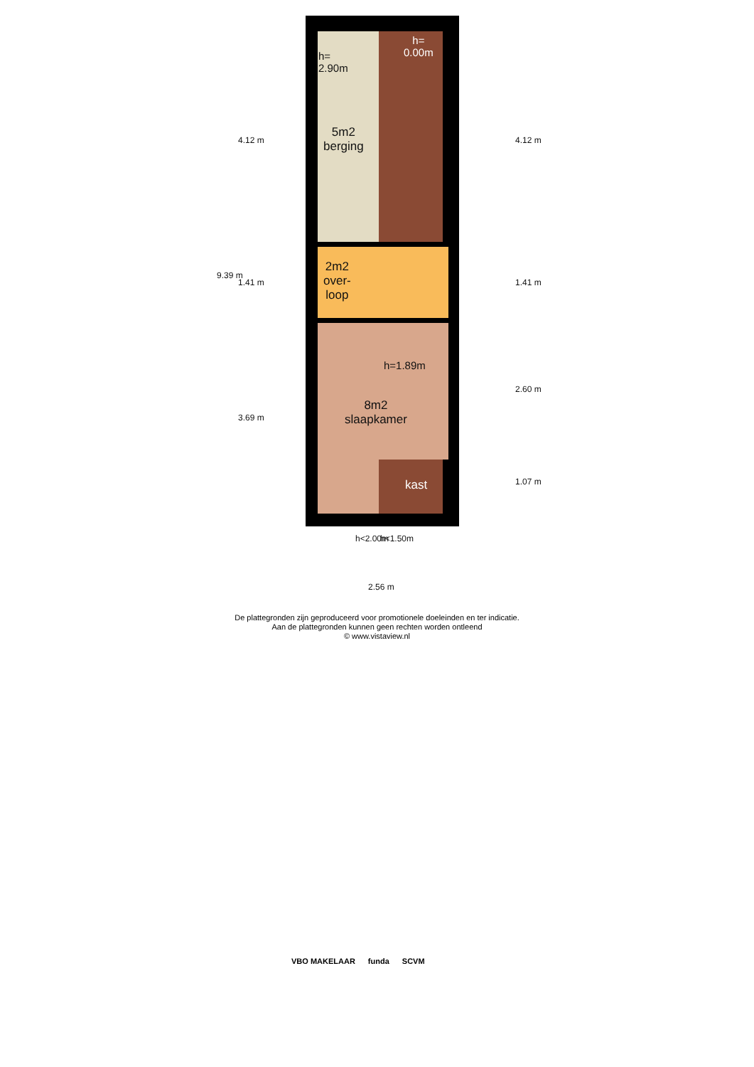h=
2.90m
h=
0.00m
5m2
berging
2m2
over-
loop
h=1.89m
8m2
slaapkamer
kast
4.12 m
1.41 m
3.69 m
9.39 m
4.12 m
1.41 m
2.60 m
1.07 m
h<2.00m h<1.50m
2.56 m
De plattegronden zijn geproduceerd voor promotionele doeleinden en ter indicatie.
Aan de plattegronden kunnen geen rechten worden ontleend
© www.vistaview.nl
VBO MAKELAAR funda SCVM